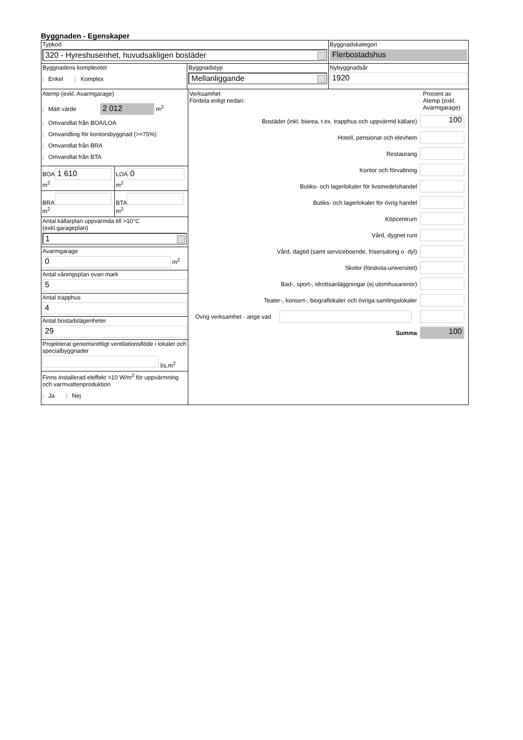Byggnaden - Egenskaper
Typkod
320 - Hyreshusenhet, huvudsakligen bostäder
Byggnadskategori
Flerbostadshus
Byggnadens komplexitet
j Enkel j Komplex
Byggnadstyp
Mellanliggande
Nybyggnadsår
1920
Atemp (exkl. Avarmgarage)
j Mätt värde 2 012 m<sup>2</sup>
j Omvandlat från BOA/LOA
j Omvandling för kontorsbyggnad (>=75%)
j Omvandlat från BRA
j Omvandlat från BTA
BOA
1 610
m<sup>2</sup>
LOA
0
m<sup>2</sup>
BRA
m<sup>2</sup>
BTA
m<sup>2</sup>
Antal källarplan uppvärmda till >10°C
(exkl.garageplan)
1
Avarmgarage
0
m<sup>2</sup>
Antal våningsplan ovan mark
5
Antal trapphus
4
Antal bostadslägenheter
29
Projekterat genomsnittligt ventilationsflöde i lokaler och specialbyggnader
l/s,m<sup>2</sup>
Finns installerad eleffekt >10 W/m<sup>2</sup> för uppvärmning och varmvattenproduktion
j Ja j Nej
Verksamhet
Fördela enligt nedan:
Procent av Atemp (exkl. Avarmgarage)
Bostäder (inkl. biarea, t.ex. trapphus och uppvärmd källare)
100
Hotell, pensionat och elevhem
Restaurang
Kontor och förvaltning
Butiks- och lagerlokaler för livsmedelshandel
Butiks- och lagerlokaler för övrig handel
Köpcentrum
Vård, dygnet runt
Vård, dagtid (samt serviceboende, frisersalong o. dyl)
Skolor (förskola-universitet)
Bad-, sport-, idrottsanläggningar (ej utomhusarenor)
Teater-, konsert-, biograflokaler och övriga samlingslokaler
Övrig verksamhet - ange vad
Summa
100